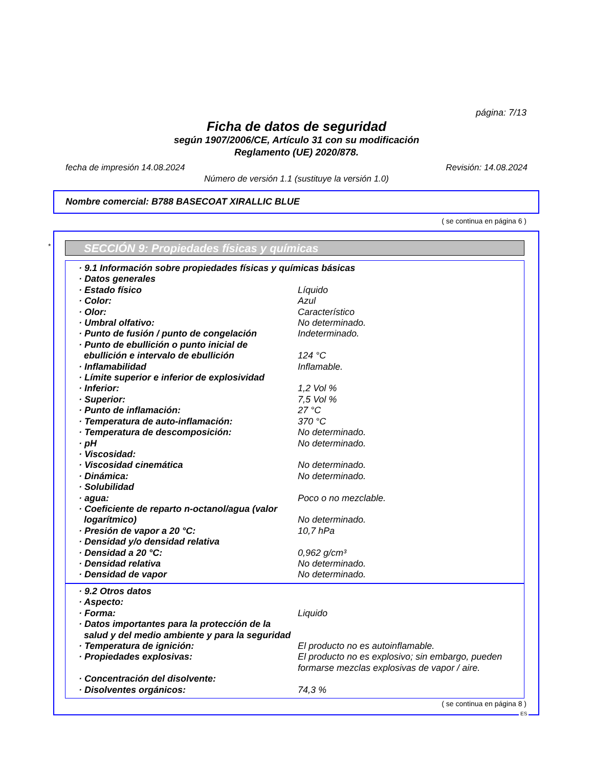página: 7/13
Ficha de datos de seguridad
según 1907/2006/CE, Artículo 31 con su modificación
Reglamento (UE) 2020/878.
fecha de impresión 14.08.2024 Revisión: 14.08.2024
Número de versión 1.1 (sustituye la versión 1.0)
Nombre comercial: B788 BASECOAT XIRALLIC BLUE
( se continua en página 6 )
* SECCIÓN 9: Propiedades físicas y químicas
| · 9.1 Información sobre propiedades físicas y químicas básicas | |
| · Datos generales | |
| · Estado físico | Líquido |
| · Color: | Azul |
| · Olor: | Característico |
| · Umbral olfativo: | No determinado. |
| · Punto de fusión / punto de congelación | Indeterminado. |
| · Punto de ebullición o punto inicial de ebullición e intervalo de ebullición | 124 °C |
| · Inflamabilidad | Inflamable. |
| · Límite superior e inferior de explosividad | |
| · Inferior: | 1,2 Vol % |
| · Superior: | 7,5 Vol % |
| · Punto de inflamación: | 27 °C |
| · Temperatura de auto-inflamación: | 370 °C |
| · Temperatura de descomposición: | No determinado. |
| · pH | No determinado. |
| · Viscosidad: | |
| · Viscosidad cinemática | No determinado. |
| · Dinámica: | No determinado. |
| · Solubilidad | |
| · agua: | Poco o no mezclable. |
| · Coeficiente de reparto n-octanol/agua (valor logarítmico) | No determinado. |
| · Presión de vapor a 20 °C: | 10,7 hPa |
| · Densidad y/o densidad relativa | |
| · Densidad a 20 °C: | 0,962 g/cm³ |
| · Densidad relativa | No determinado. |
| · Densidad de vapor | No determinado. |
| · 9.2 Otros datos | |
| · Aspecto: | |
| · Forma: | Liquido |
| · Datos importantes para la protección de la salud y del medio ambiente y para la seguridad | |
| · Temperatura de ignición: | El producto no es autoinflamable. |
| · Propiedades explosivas: | El producto no es explosivo; sin embargo, pueden formarse mezclas explosivas de vapor / aire. |
| · Concentración del disolvente: | |
| · Disolventes orgánicos: | 74,3 % |
( se continua en página 8 )
ES